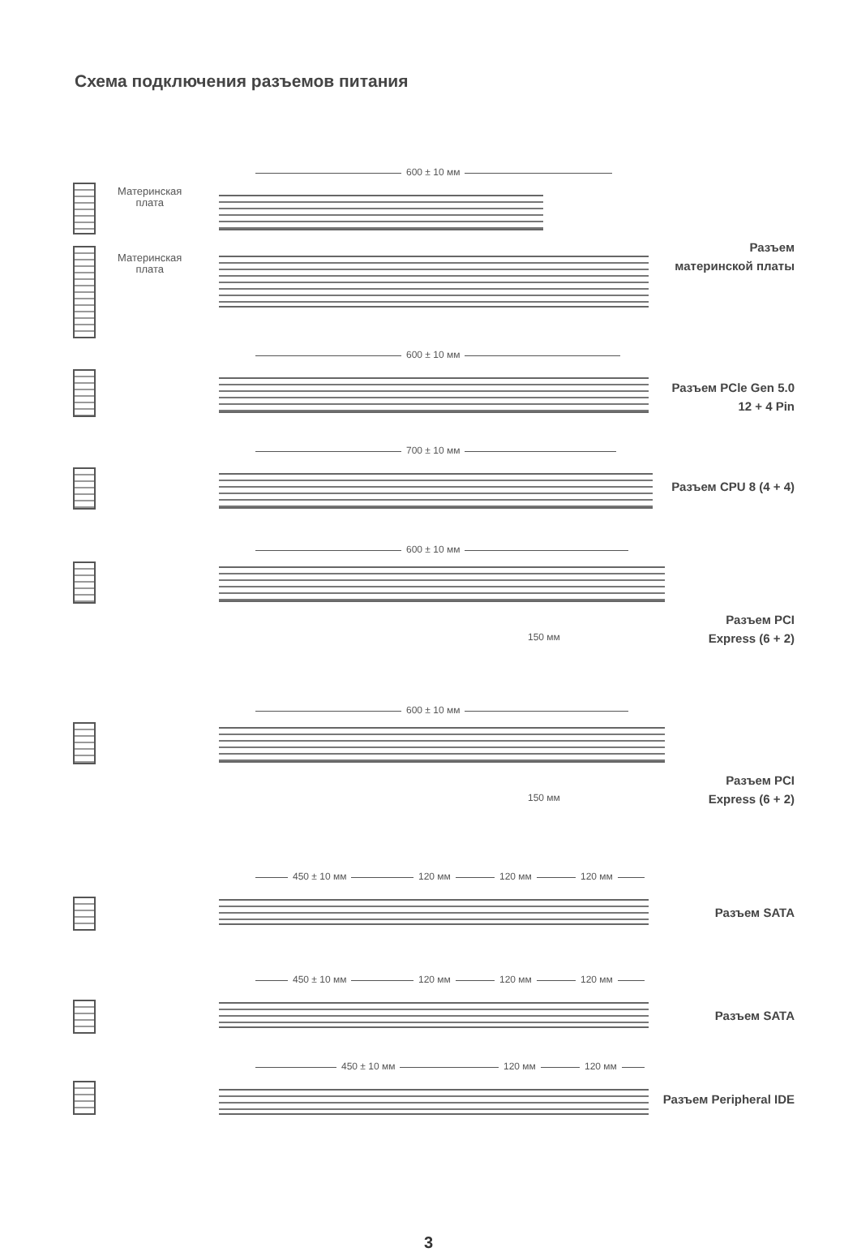Схема подключения разъемов питания
Материнская
плата
Материнская
плата
600 ± 10 мм
Разъем
материнской платы
600 ± 10 мм
Разъем PCle Gen 5.0
12 + 4 Pin
700 ± 10 мм
Разъем CPU 8 (4 + 4)
600 ± 10 мм
150 мм
Разъем PCI
Express (6 + 2)
600 ± 10 мм
150 мм
Разъем PCI
Express (6 + 2)
450 ± 10 мм 120 мм 120 мм 120 мм
Разъем SATA
450 ± 10 мм 120 мм 120 мм 120 мм
Разъем SATA
450 ± 10 мм 120 мм 120 мм
Разъем Peripheral IDE
3